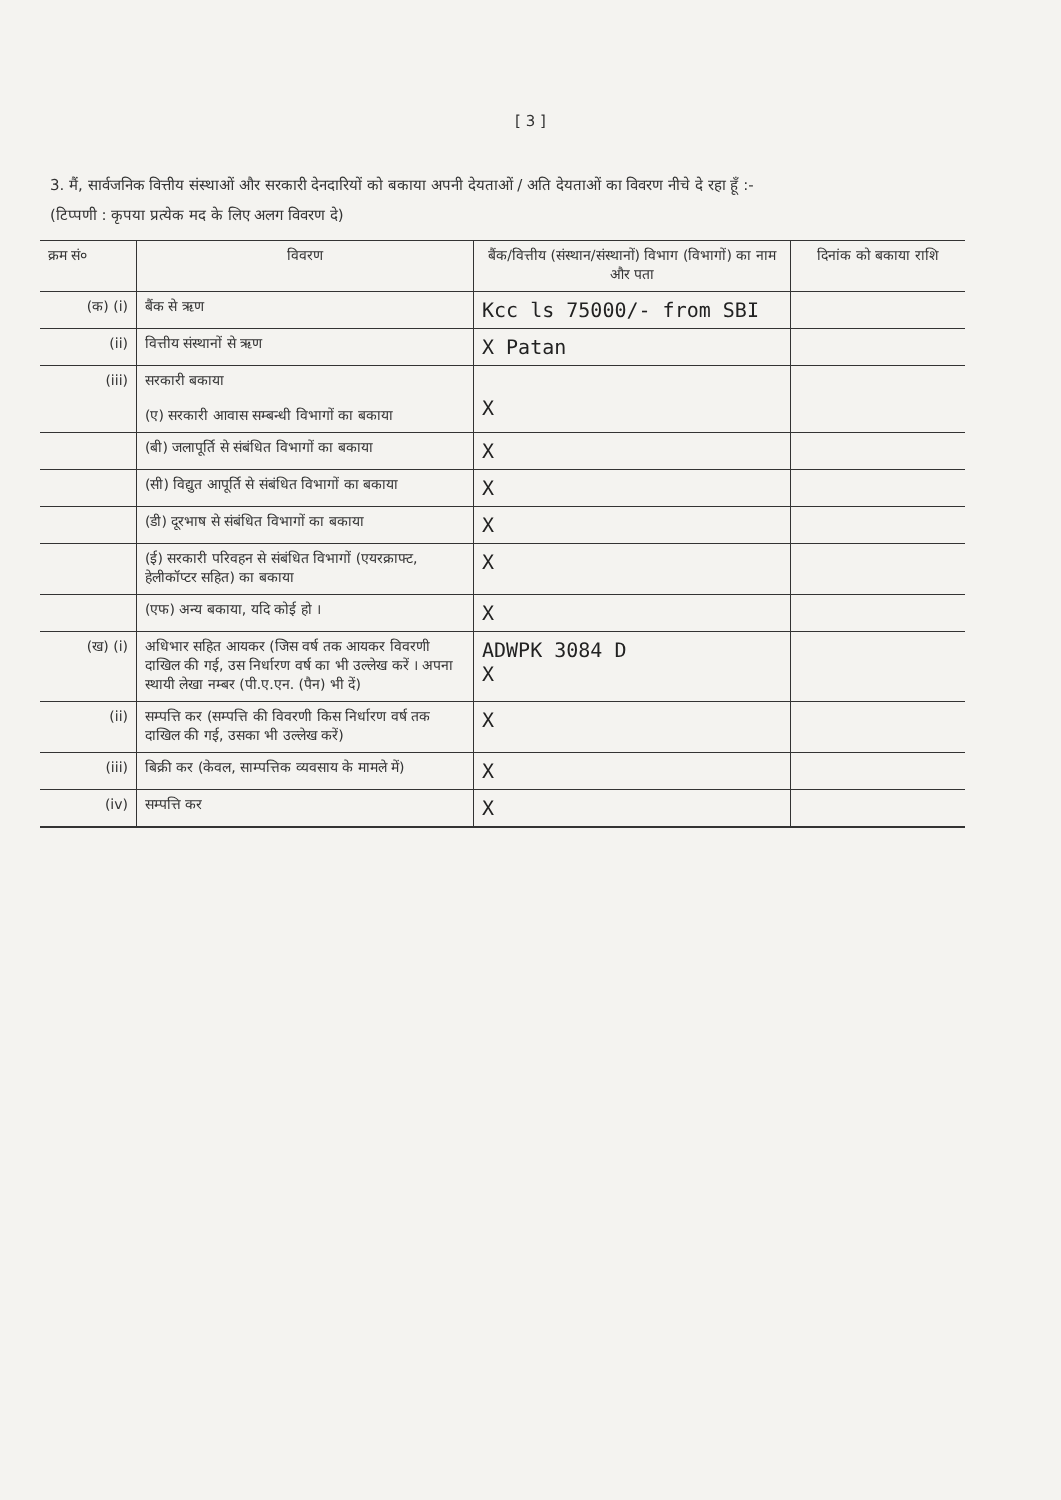[ 3 ]
3. मैं, सार्वजनिक वित्तीय संस्थाओं और सरकारी देनदारियों को बकाया अपनी देयताओं / अति देयताओं का विवरण नीचे दे रहा हूँ :-
(टिप्पणी : कृपया प्रत्येक मद के लिए अलग विवरण दे)
| क्रम सं० | विवरण | बैंक/वित्तीय (संस्थान/संस्थानों) विभाग (विभागों) का नाम और पता | दिनांक को बकाया राशि |
| --- | --- | --- | --- |
| (क) (i) | बैंक से ऋण | Kcc ls 75000/- from SBI | |
| (ii) | वित्तीय संस्थानों से ऋण | X Patan | |
| (iii) | सरकारी बकाया (ए) सरकारी आवास सम्बन्धी विभागों का बकाया | X | |
| | (बी) जलापूर्ति से संबंधित विभागों का बकाया | X | |
| | (सी) विद्युत आपूर्ति से संबंधित विभागों का बकाया | X | |
| | (डी) दूरभाष से संबंधित विभागों का बकाया | X | |
| | (ई) सरकारी परिवहन से संबंधित विभागों (एयरक्राफ्ट, हेलीकॉप्टर सहित) का बकाया | X | |
| | (एफ) अन्य बकाया, यदि कोई हो । | X | |
| (ख) (i) | अधिभार सहित आयकर (जिस वर्ष तक आयकर विवरणी दाखिल की गई, उस निर्धारण वर्ष का भी उल्लेख करें । अपना स्थायी लेखा नम्बर (पी.ए.एन. (पैन) भी दें) | ADWPK 3084 D X | |
| (ii) | सम्पत्ति कर (सम्पत्ति की विवरणी किस निर्धारण वर्ष तक दाखिल की गई, उसका भी उल्लेख करें) | X | |
| (iii) | बिक्री कर (केवल, साम्पत्तिक व्यवसाय के मामले में) | X | |
| (iv) | सम्पत्ति कर | X | |